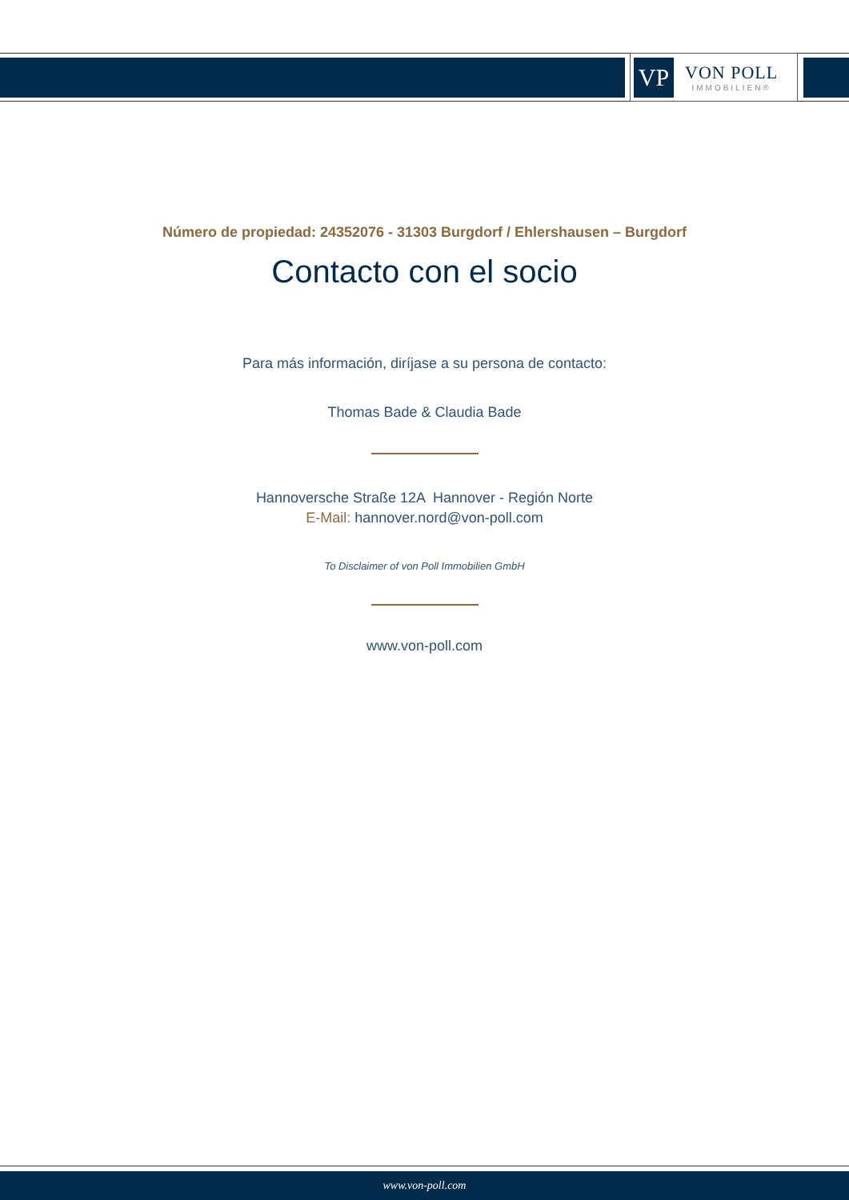VP
VON POLL
IMMOBILIEN®
Número de propiedad: 24352076 - 31303 Burgdorf / Ehlershausen – Burgdorf
Contacto con el socio
Para más información, diríjase a su persona de contacto:
Thomas Bade & Claudia Bade
Hannoversche Straße 12A Hannover - Región Norte
E-Mail: hannover.nord@von-poll.com
To Disclaimer of von Poll Immobilien GmbH
www.von-poll.com
www.von-poll.com